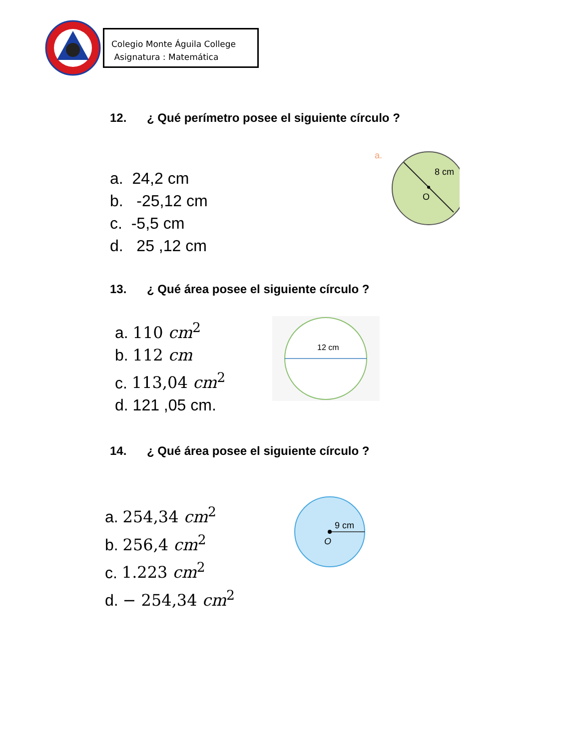Colegio Monte Águila College
Asignatura : Matemática
12. ¿ Qué perímetro posee el siguiente círculo ?
a. 24,2 cm
b. -25,12 cm
c. -5,5 cm
d. 25 ,12 cm
a.
8 cm
O
13. ¿ Qué área posee el siguiente círculo ?
a. 110 cm<sup>2</sup>
b. 112 cm
c. 113,04 cm<sup>2</sup>
d. 121 ,05 cm.
12 cm
14. ¿ Qué área posee el siguiente círculo ?
a. 254,34 cm<sup>2</sup>
b. 256,4 cm<sup>2</sup>
c. 1.223 cm<sup>2</sup>
d. − 254,34 cm<sup>2</sup>
9 cm
O